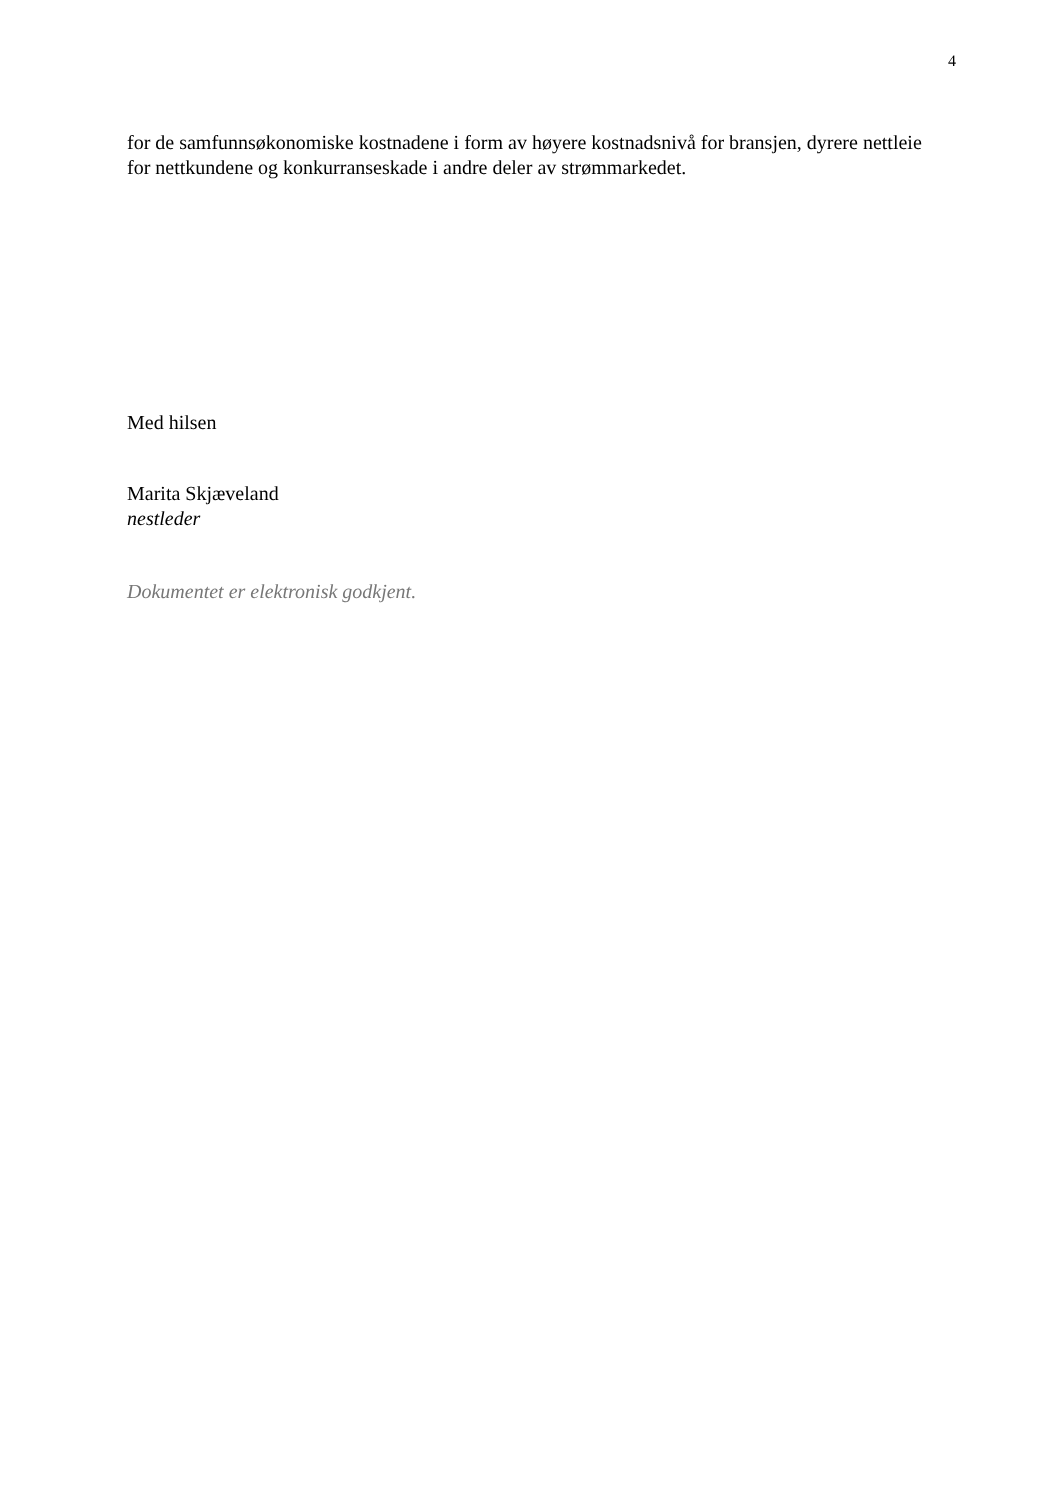4
for de samfunnsøkonomiske kostnadene i form av høyere kostnadsnivå for bransjen, dyrere nettleie for nettkundene og konkurranseskade i andre deler av strømmarkedet.
Med hilsen
Marita Skjæveland
nestleder
Dokumentet er elektronisk godkjent.